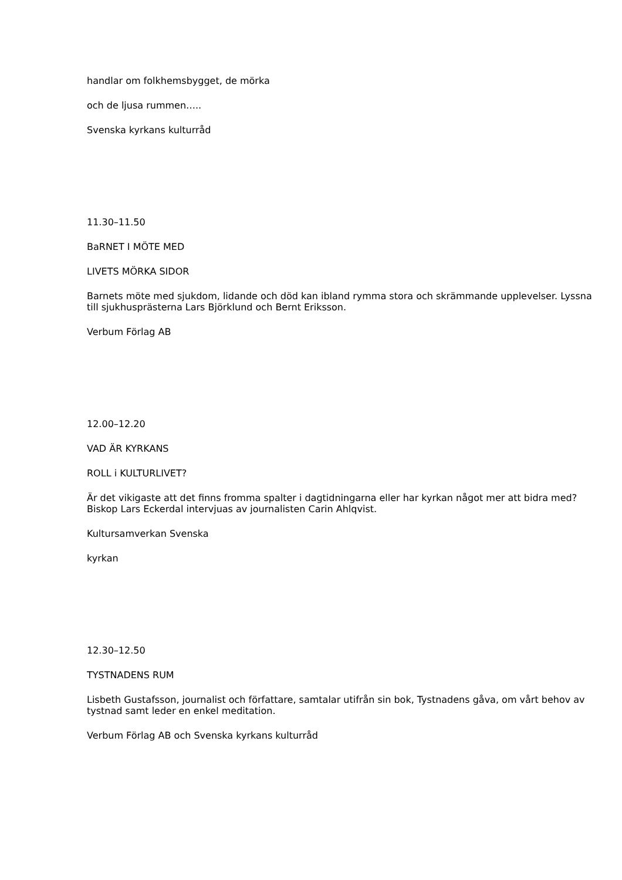handlar om folkhemsbygget, de mörka
och de ljusa rummen…..
Svenska kyrkans kulturråd
11.30–11.50
BaRNET I MÖTE MED
LIVETS MÖRKA SIDOR
Barnets möte med sjukdom, lidande och död kan ibland rymma stora och skrämmande upplevelser. Lyssna till sjukhusprästerna Lars Björklund och Bernt Eriksson.
Verbum Förlag AB
12.00–12.20
VAD ÄR KYRKANS
ROLL i KULTURLIVET?
Är det vikigaste att det finns fromma spalter i dagtidningarna eller har kyrkan något mer att bidra med? Biskop Lars Eckerdal intervjuas av journalisten Carin Ahlqvist.
Kultursamverkan Svenska
kyrkan
12.30–12.50
TYSTNADENS RUM
Lisbeth Gustafsson, journalist och författare, samtalar utifrån sin bok, Tystnadens gåva, om vårt behov av tystnad samt leder en enkel meditation.
Verbum Förlag AB och Svenska kyrkans kulturråd